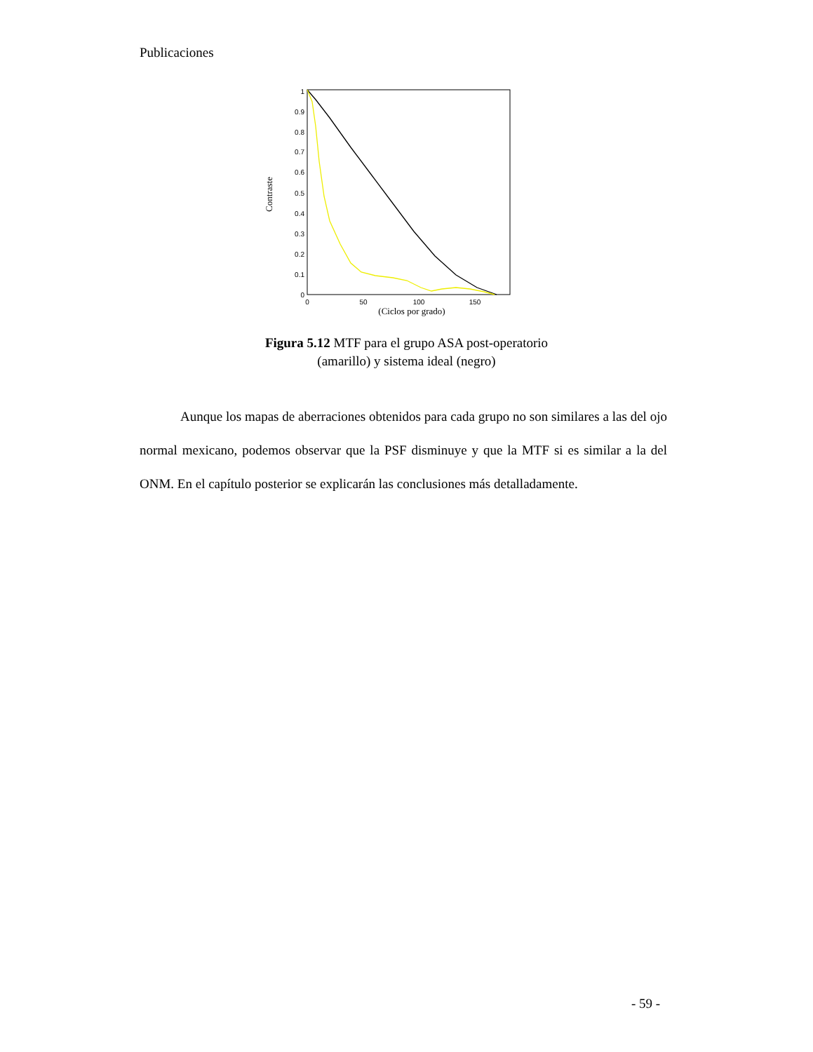Publicaciones
0
0.1
0.2
0.3
0.4
0.5
0.6
0.7
0.8
0.9
1
0
50
100
150
(Ciclos por grado)
Contraste
Figura 5.12 MTF para el grupo ASA post-operatorio
(amarillo) y sistema ideal (negro)
Aunque los mapas de aberraciones obtenidos para cada grupo no son similares a las del ojo normal mexicano, podemos observar que la PSF disminuye y que la MTF si es similar a la del ONM. En el capítulo posterior se explicarán las conclusiones más detalladamente.
- 59 -